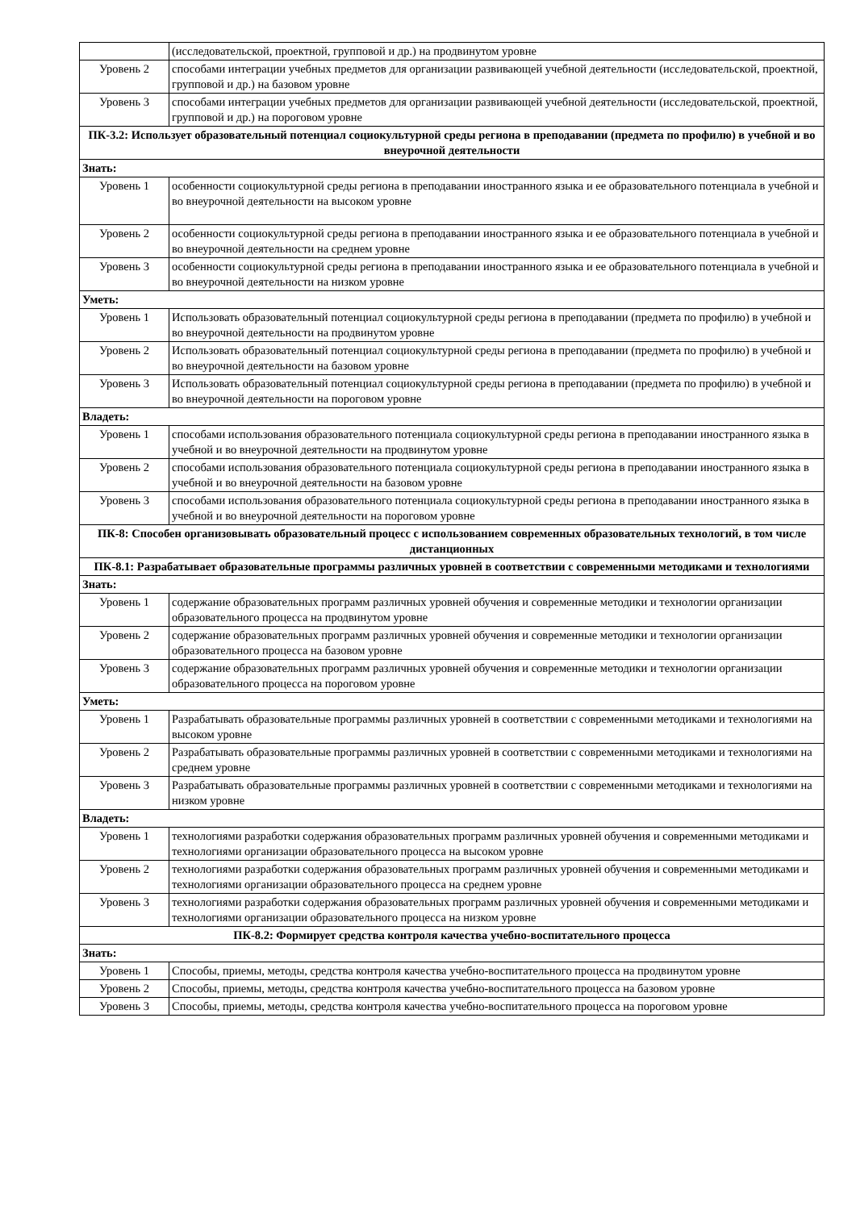| | (исследовательской, проектной, групповой и др.) на продвинутом уровне |
| Уровень 2 | способами интеграции учебных предметов для организации развивающей учебной деятельности (исследовательской, проектной, групповой и др.) на базовом уровне |
| Уровень 3 | способами интеграции учебных предметов для организации развивающей учебной деятельности (исследовательской, проектной, групповой и др.) на пороговом уровне |
| ПК-3.2: Использует образовательный потенциал социокультурной среды региона в преподавании (предмета по профилю) в учебной и во внеурочной деятельности | |
| Знать: | |
| Уровень 1 | особенности социокультурной среды региона в преподавании иностранного языка и ее образовательного потенциала в учебной и во внеурочной деятельности на высоком уровне |
| Уровень 2 | особенности социокультурной среды региона в преподавании иностранного языка и ее образовательного потенциала в учебной и во внеурочной деятельности на среднем уровне |
| Уровень 3 | особенности социокультурной среды региона в преподавании иностранного языка и ее образовательного потенциала в учебной и во внеурочной деятельности на низком уровне |
| Уметь: | |
| Уровень 1 | Использовать образовательный потенциал социокультурной среды региона в преподавании (предмета по профилю) в учебной и во внеурочной деятельности на продвинутом уровне |
| Уровень 2 | Использовать образовательный потенциал социокультурной среды региона в преподавании (предмета по профилю) в учебной и во внеурочной деятельности на базовом уровне |
| Уровень 3 | Использовать образовательный потенциал социокультурной среды региона в преподавании (предмета по профилю) в учебной и во внеурочной деятельности на пороговом уровне |
| Владеть: | |
| Уровень 1 | способами использования образовательного потенциала социокультурной среды региона в преподавании иностранного языка в учебной и во внеурочной деятельности на продвинутом уровне |
| Уровень 2 | способами использования образовательного потенциала социокультурной среды региона в преподавании иностранного языка в учебной и во внеурочной деятельности на базовом уровне |
| Уровень 3 | способами использования образовательного потенциала социокультурной среды региона в преподавании иностранного языка в учебной и во внеурочной деятельности на пороговом уровне |
| ПК-8: Способен организовывать образовательный процесс с использованием современных образовательных технологий, в том числе дистанционных | |
| ПК-8.1: Разрабатывает образовательные программы различных уровней в соответствии с современными методиками и технологиями | |
| Знать: | |
| Уровень 1 | содержание образовательных программ различных уровней обучения и современные методики и технологии организации образовательного процесса на продвинутом уровне |
| Уровень 2 | содержание образовательных программ различных уровней обучения и современные методики и технологии организации образовательного процесса на базовом уровне |
| Уровень 3 | содержание образовательных программ различных уровней обучения и современные методики и технологии организации образовательного процесса на пороговом уровне |
| Уметь: | |
| Уровень 1 | Разрабатывать образовательные программы различных уровней в соответствии с современными методиками и технологиями на высоком уровне |
| Уровень 2 | Разрабатывать образовательные программы различных уровней в соответствии с современными методиками и технологиями на среднем уровне |
| Уровень 3 | Разрабатывать образовательные программы различных уровней в соответствии с современными методиками и технологиями на низком уровне |
| Владеть: | |
| Уровень 1 | технологиями разработки содержания образовательных программ различных уровней обучения и современными методиками и технологиями организации образовательного процесса на высоком уровне |
| Уровень 2 | технологиями разработки содержания образовательных программ различных уровней обучения и современными методиками и технологиями организации образовательного процесса на среднем уровне |
| Уровень 3 | технологиями разработки содержания образовательных программ различных уровней обучения и современными методиками и технологиями организации образовательного процесса на низком уровне |
| ПК-8.2: Формирует средства контроля качества учебно-воспитательного процесса | |
| Знать: | |
| Уровень 1 | Способы, приемы, методы, средства контроля качества учебно-воспитательного процесса на продвинутом уровне |
| Уровень 2 | Способы, приемы, методы, средства контроля качества учебно-воспитательного процесса на базовом уровне |
| Уровень 3 | Способы, приемы, методы, средства контроля качества учебно-воспитательного процесса на пороговом уровне |